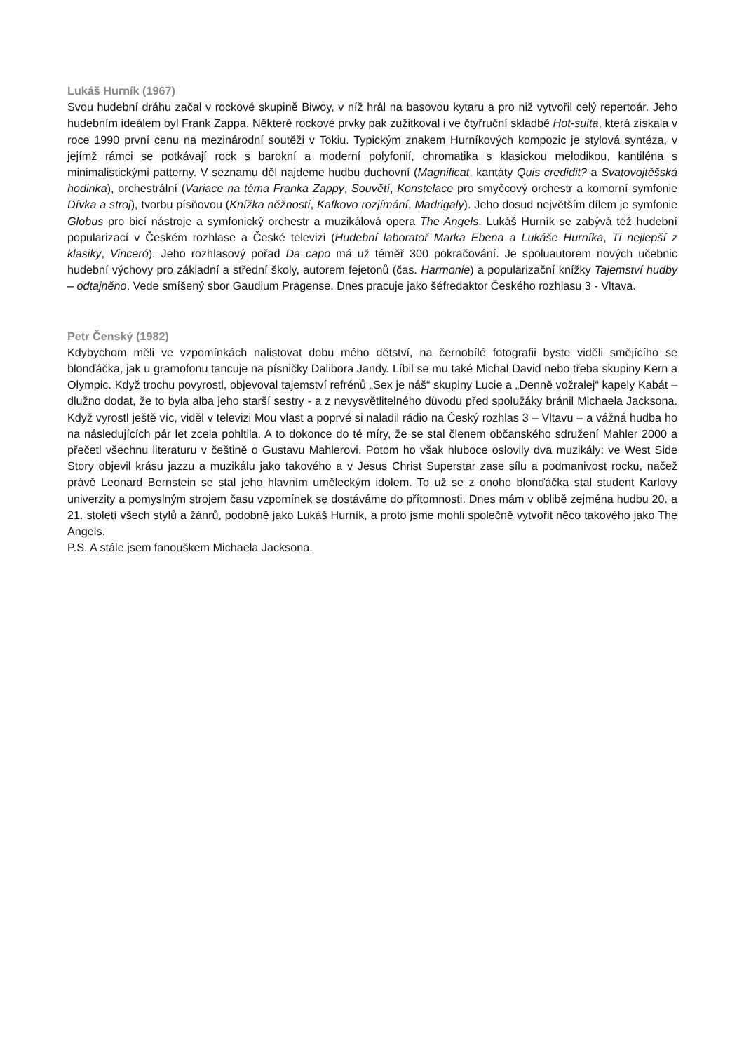Lukáš Hurník (1967)
Svou hudební dráhu začal v rockové skupině Biwoy, v níž hrál na basovou kytaru a pro niž vytvořil celý repertoár. Jeho hudebním ideálem byl Frank Zappa. Některé rockové prvky pak zužitkoval i ve čtyřruční skladbě Hot-suita, která získala v roce 1990 první cenu na mezinárodní soutěži v Tokiu. Typickým znakem Hurníkových kompozic je stylová syntéza, v jejímž rámci se potkávají rock s barokní a moderní polyfonií, chromatika s klasickou melodikou, kantiléna s minimalistickými patterny. V seznamu děl najdeme hudbu duchovní (Magnificat, kantáty Quis credidit? a Svatovojtěšská hodinka), orchestrální (Variace na téma Franka Zappy, Souvětí, Konstelace pro smyčcový orchestr a komorní symfonie Dívka a stroj), tvorbu písňovou (Knížka něžností, Kafkovo rozjímání, Madrigaly). Jeho dosud největším dílem je symfonie Globus pro bicí nástroje a symfonický orchestr a muzikálová opera The Angels. Lukáš Hurník se zabývá též hudební popularizací v Českém rozhlase a České televizi (Hudební laboratoř Marka Ebena a Lukáše Hurníka, Ti nejlepší z klasiky, Vinceró). Jeho rozhlasový pořad Da capo má už téměř 300 pokračování. Je spoluautorem nových učebnic hudební výchovy pro základní a střední školy, autorem fejetonů (čas. Harmonie) a popularizační knížky Tajemství hudby – odtajněno. Vede smíšený sbor Gaudium Pragense. Dnes pracuje jako šéfredaktor Českého rozhlasu 3 - Vltava.
Petr Čenský (1982)
Kdybychom měli ve vzpomínkách nalistovat dobu mého dětství, na černobílé fotografii byste viděli smějícího se blonďáčka, jak u gramofonu tancuje na písničky Dalibora Jandy. Líbil se mu také Michal David nebo třeba skupiny Kern a Olympic. Když trochu povyrostl, objevoval tajemství refrénů „Sex je náš“ skupiny Lucie a „Denně vožralej“ kapely Kabát – dlužno dodat, že to byla alba jeho starší sestry - a z nevysvětlitelného důvodu před spolužáky bránil Michaela Jacksona. Když vyrostl ještě víc, viděl v televizi Mou vlast a poprvé si naladil rádio na Český rozhlas 3 – Vltavu – a vážná hudba ho na následujících pár let zcela pohltila. A to dokonce do té míry, že se stal členem občanského sdružení Mahler 2000 a přečetl všechnu literaturu v češtině o Gustavu Mahlerovi. Potom ho však hluboce oslovily dva muzikály: ve West Side Story objevil krásu jazzu a muzikálu jako takového a v Jesus Christ Superstar zase sílu a podmanivost rocku, načež právě Leonard Bernstein se stal jeho hlavním uměleckým idolem. To už se z onoho blonďáčka stal student Karlovy univerzity a pomyslným strojem času vzpomínek se dostáváme do přítomnosti. Dnes mám v oblibě zejména hudbu 20. a 21. století všech stylů a žánrů, podobně jako Lukáš Hurník, a proto jsme mohli společně vytvořit něco takového jako The Angels.
P.S. A stále jsem fanouškem Michaela Jacksona.